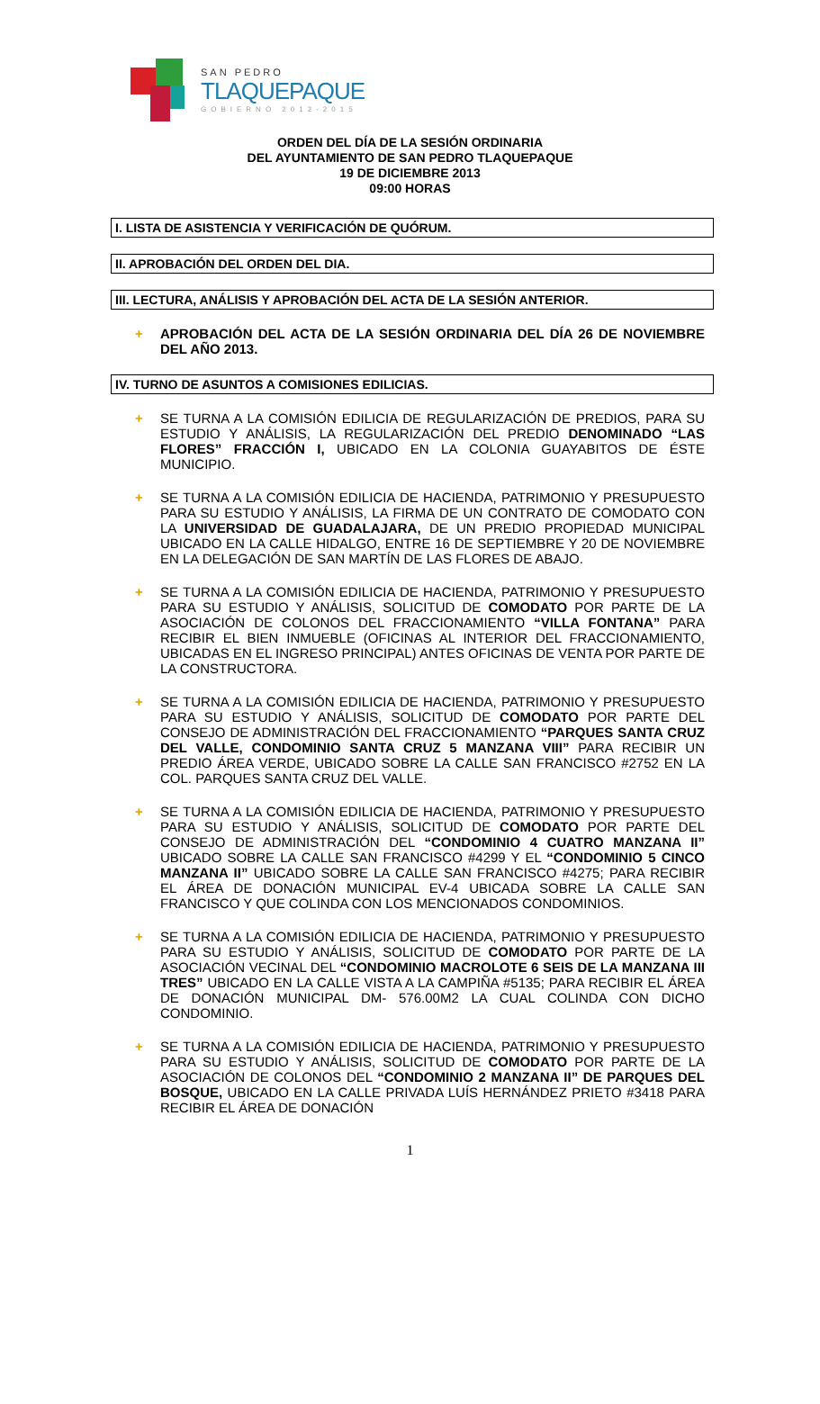SAN PEDRO
TLAQUEPAQUE
GOBIERNO 2012-2015
ORDEN DEL DÍA DE LA SESIÓN ORDINARIA
DEL AYUNTAMIENTO DE SAN PEDRO TLAQUEPAQUE
19 DE DICIEMBRE 2013
09:00 HORAS
I. LISTA DE ASISTENCIA Y VERIFICACIÓN DE QUÓRUM.
II. APROBACIÓN DEL ORDEN DEL DIA.
III. LECTURA, ANÁLISIS Y APROBACIÓN DEL ACTA DE LA SESIÓN ANTERIOR.
+ APROBACIÓN DEL ACTA DE LA SESIÓN ORDINARIA DEL DÍA 26 DE NOVIEMBRE DEL AÑO 2013.
IV. TURNO DE ASUNTOS A COMISIONES EDILICIAS.
+ SE TURNA A LA COMISIÓN EDILICIA DE REGULARIZACIÓN DE PREDIOS, PARA SU ESTUDIO Y ANÁLISIS, LA REGULARIZACIÓN DEL PREDIO DENOMINADO “LAS FLORES” FRACCIÓN I, UBICADO EN LA COLONIA GUAYABITOS DE ÉSTE MUNICIPIO.
+ SE TURNA A LA COMISIÓN EDILICIA DE HACIENDA, PATRIMONIO Y PRESUPUESTO PARA SU ESTUDIO Y ANÁLISIS, LA FIRMA DE UN CONTRATO DE COMODATO CON LA UNIVERSIDAD DE GUADALAJARA, DE UN PREDIO PROPIEDAD MUNICIPAL UBICADO EN LA CALLE HIDALGO, ENTRE 16 DE SEPTIEMBRE Y 20 DE NOVIEMBRE EN LA DELEGACIÓN DE SAN MARTÍN DE LAS FLORES DE ABAJO.
+ SE TURNA A LA COMISIÓN EDILICIA DE HACIENDA, PATRIMONIO Y PRESUPUESTO PARA SU ESTUDIO Y ANÁLISIS, SOLICITUD DE COMODATO POR PARTE DE LA ASOCIACIÓN DE COLONOS DEL FRACCIONAMIENTO “VILLA FONTANA” PARA RECIBIR EL BIEN INMUEBLE (OFICINAS AL INTERIOR DEL FRACCIONAMIENTO, UBICADAS EN EL INGRESO PRINCIPAL) ANTES OFICINAS DE VENTA POR PARTE DE LA CONSTRUCTORA.
+ SE TURNA A LA COMISIÓN EDILICIA DE HACIENDA, PATRIMONIO Y PRESUPUESTO PARA SU ESTUDIO Y ANÁLISIS, SOLICITUD DE COMODATO POR PARTE DEL CONSEJO DE ADMINISTRACIÓN DEL FRACCIONAMIENTO “PARQUES SANTA CRUZ DEL VALLE, CONDOMINIO SANTA CRUZ 5 MANZANA VIII” PARA RECIBIR UN PREDIO ÁREA VERDE, UBICADO SOBRE LA CALLE SAN FRANCISCO #2752 EN LA COL. PARQUES SANTA CRUZ DEL VALLE.
+ SE TURNA A LA COMISIÓN EDILICIA DE HACIENDA, PATRIMONIO Y PRESUPUESTO PARA SU ESTUDIO Y ANÁLISIS, SOLICITUD DE COMODATO POR PARTE DEL CONSEJO DE ADMINISTRACIÓN DEL “CONDOMINIO 4 CUATRO MANZANA II” UBICADO SOBRE LA CALLE SAN FRANCISCO #4299 Y EL “CONDOMINIO 5 CINCO MANZANA II” UBICADO SOBRE LA CALLE SAN FRANCISCO #4275; PARA RECIBIR EL ÁREA DE DONACIÓN MUNICIPAL EV-4 UBICADA SOBRE LA CALLE SAN FRANCISCO Y QUE COLINDA CON LOS MENCIONADOS CONDOMINIOS.
+ SE TURNA A LA COMISIÓN EDILICIA DE HACIENDA, PATRIMONIO Y PRESUPUESTO PARA SU ESTUDIO Y ANÁLISIS, SOLICITUD DE COMODATO POR PARTE DE LA ASOCIACIÓN VECINAL DEL “CONDOMINIO MACROLOTE 6 SEIS DE LA MANZANA III TRES” UBICADO EN LA CALLE VISTA A LA CAMPIÑA #5135; PARA RECIBIR EL ÁREA DE DONACIÓN MUNICIPAL DM- 576.00M2 LA CUAL COLINDA CON DICHO CONDOMINIO.
+ SE TURNA A LA COMISIÓN EDILICIA DE HACIENDA, PATRIMONIO Y PRESUPUESTO PARA SU ESTUDIO Y ANÁLISIS, SOLICITUD DE COMODATO POR PARTE DE LA ASOCIACIÓN DE COLONOS DEL “CONDOMINIO 2 MANZANA II” DE PARQUES DEL BOSQUE, UBICADO EN LA CALLE PRIVADA LUÍS HERNÁNDEZ PRIETO #3418 PARA RECIBIR EL ÁREA DE DONACIÓN
1